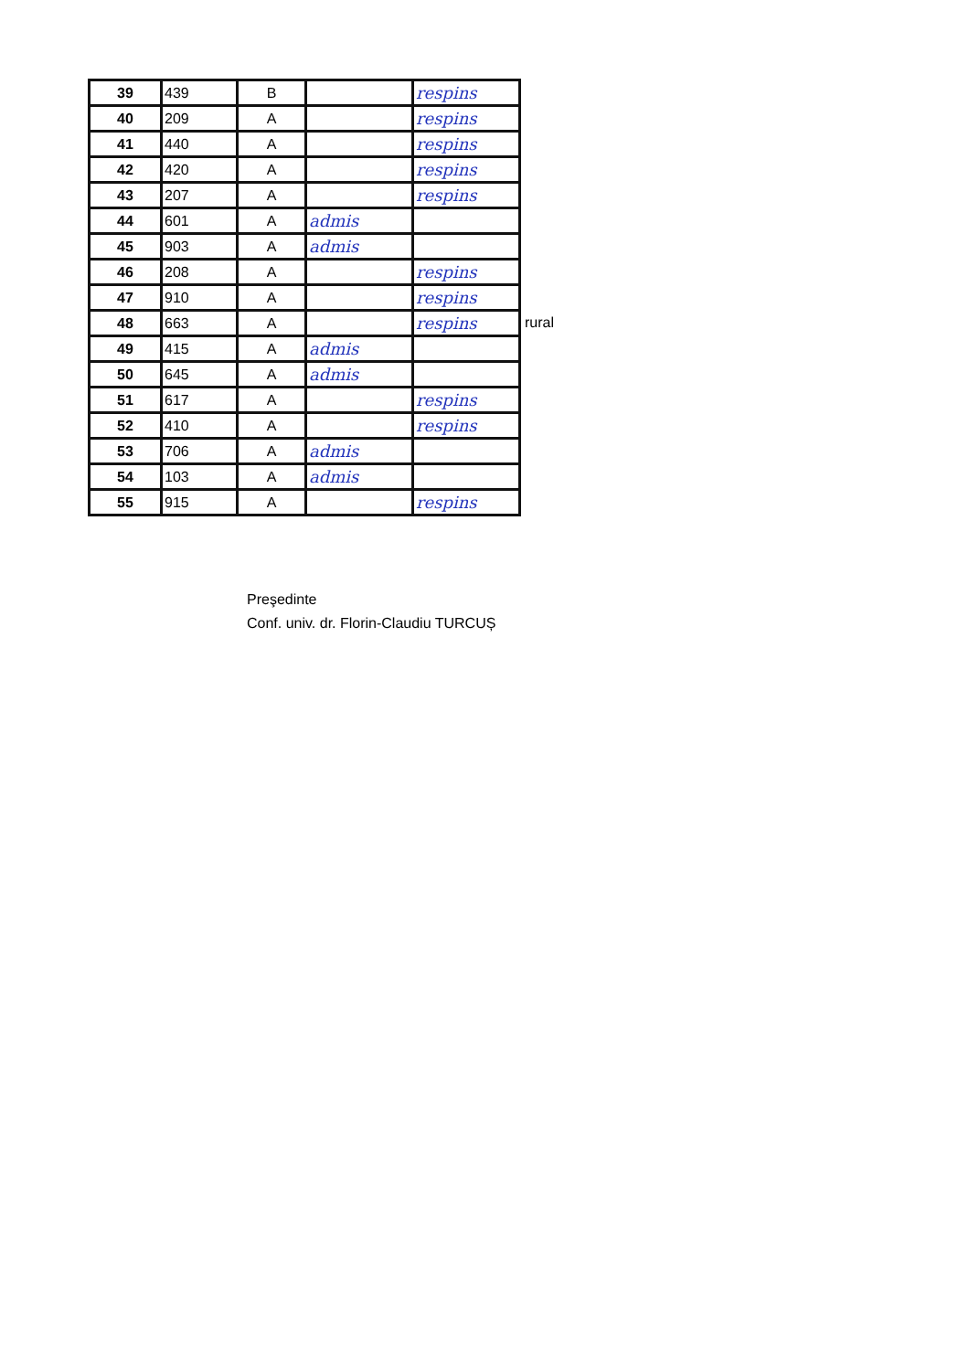| 39 | 439 | B | | respins |
| 40 | 209 | A | | respins |
| 41 | 440 | A | | respins |
| 42 | 420 | A | | respins |
| 43 | 207 | A | | respins |
| 44 | 601 | A | admis | |
| 45 | 903 | A | admis | |
| 46 | 208 | A | | respins |
| 47 | 910 | A | | respins |
| 48 | 663 | A | | respins |
| 49 | 415 | A | admis | |
| 50 | 645 | A | admis | |
| 51 | 617 | A | | respins |
| 52 | 410 | A | | respins |
| 53 | 706 | A | admis | |
| 54 | 103 | A | admis | |
| 55 | 915 | A | | respins |
rural
Preşedinte
Conf. univ. dr. Florin-Claudiu TURCUȘ